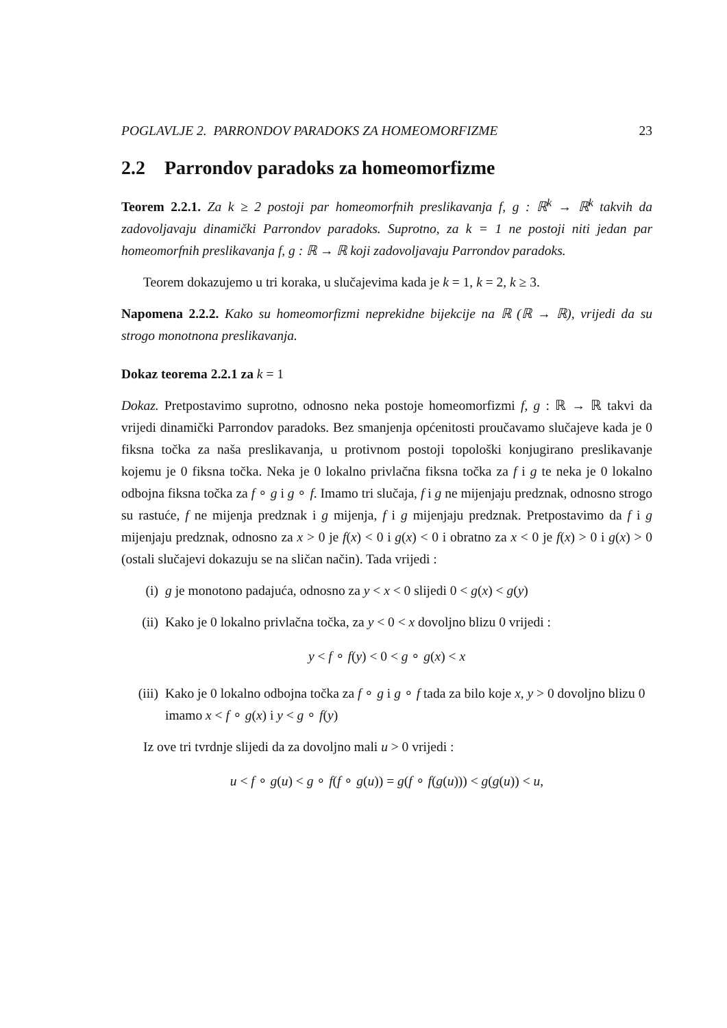POGLAVLJE 2. PARRONDOV PARADOKS ZA HOMEOMORFIZME 23
2.2 Parrondov paradoks za homeomorfizme
Teorem 2.2.1. Za k ≥ 2 postoji par homeomorfnih preslikavanja f, g : ℝ<sup>k</sup> → ℝ<sup>k</sup> takvih da zadovoljavaju dinamički Parrondov paradoks. Suprotno, za k = 1 ne postoji niti jedan par homeomorfnih preslikavanja f, g : ℝ → ℝ koji zadovoljavaju Parrondov paradoks.
Teorem dokazujemo u tri koraka, u slučajevima kada je k = 1, k = 2, k ≥ 3.
Napomena 2.2.2. Kako su homeomorfizmi neprekidne bijekcije na ℝ (ℝ → ℝ), vrijedi da su strogo monotnona preslikavanja.
Dokaz teorema 2.2.1 za k = 1
Dokaz. Pretpostavimo suprotno, odnosno neka postoje homeomorfizmi f, g : ℝ → ℝ takvi da vrijedi dinamički Parrondov paradoks. Bez smanjenja općenitosti proučavamo slučajeve kada je 0 fiksna točka za naša preslikavanja, u protivnom postoji topološki konjugirano preslikavanje kojemu je 0 fiksna točka. Neka je 0 lokalno privlačna fiksna točka za f i g te neka je 0 lokalno odbojna fiksna točka za f ∘ g i g ∘ f. Imamo tri slučaja, f i g ne mijenjaju predznak, odnosno strogo su rastuće, f ne mijenja predznak i g mijenja, f i g mijenjaju predznak. Pretpostavimo da f i g mijenjaju predznak, odnosno za x > 0 je f(x) < 0 i g(x) < 0 i obratno za x < 0 je f(x) > 0 i g(x) > 0 (ostali slučajevi dokazuju se na sličan način). Tada vrijedi :
(i) g je monotono padajuća, odnosno za y < x < 0 slijedi 0 < g(x) < g(y)
(ii) Kako je 0 lokalno privlačna točka, za y < 0 < x dovoljno blizu 0 vrijedi :
y < f ∘ f(y) < 0 < g ∘ g(x) < x
(iii) Kako je 0 lokalno odbojna točka za f ∘ g i g ∘ f tada za bilo koje x, y > 0 dovoljno blizu 0 imamo x < f ∘ g(x) i y < g ∘ f(y)
Iz ove tri tvrdnje slijedi da za dovoljno mali u > 0 vrijedi :
u < f ∘ g(u) < g ∘ f(f ∘ g(u)) = g(f ∘ f(g(u))) < g(g(u)) < u,